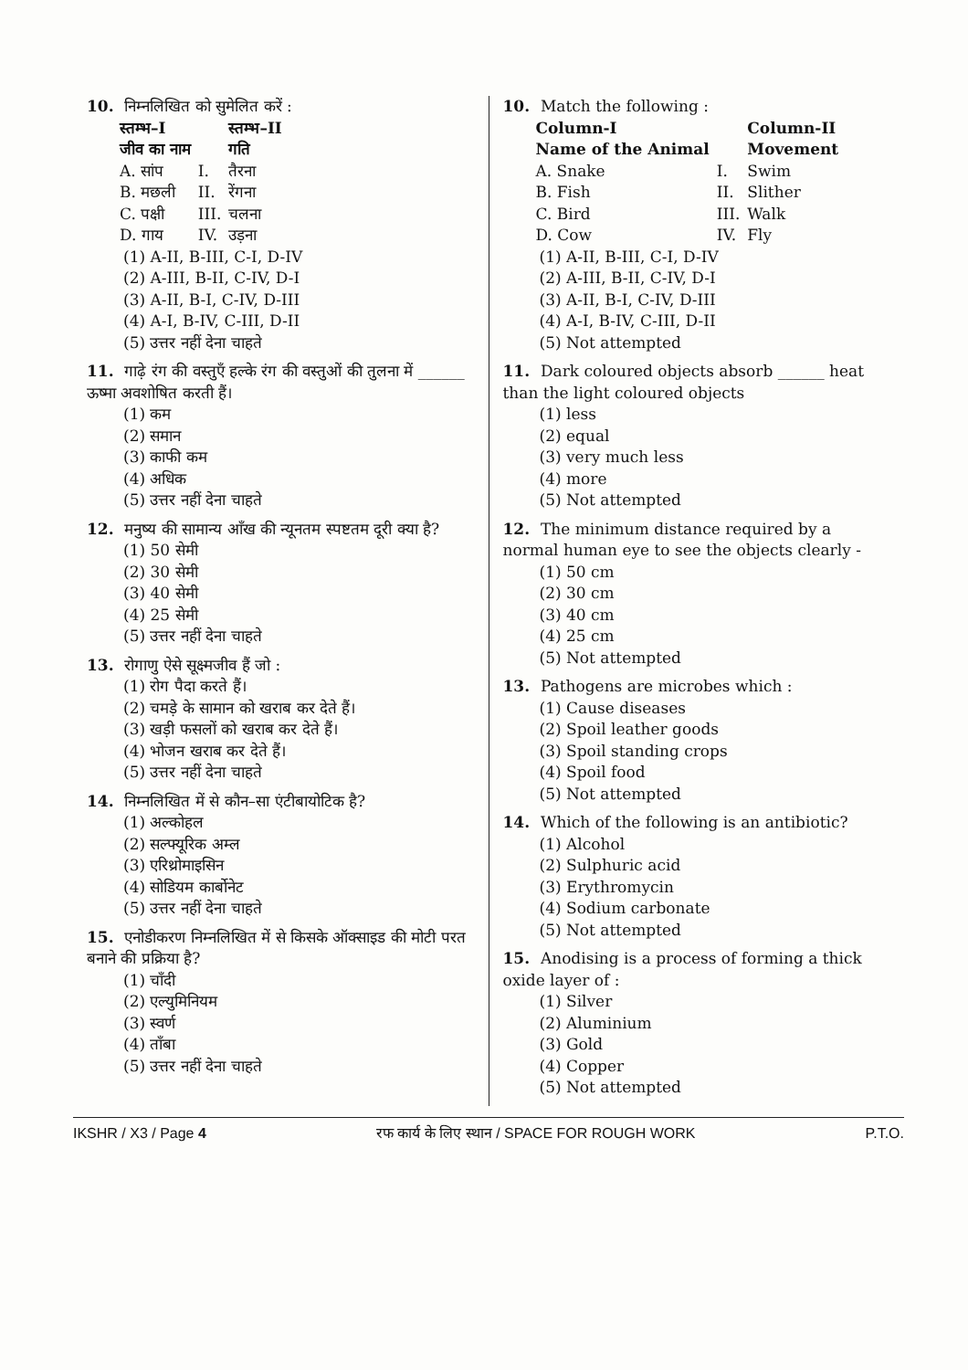10. निम्नलिखित को सुमेलित करें :
| स्तम्भ–I जीव का नाम | | स्तम्भ–II गति |
| --- | --- | --- |
| A. सांप | I. | तैरना |
| B. मछली | II. | रेंगना |
| C. पक्षी | III. | चलना |
| D. गाय | IV. | उड़ना |
(1) A-II, B-III, C-I, D-IV
(2) A-III, B-II, C-IV, D-I
(3) A-II, B-I, C-IV, D-III
(4) A-I, B-IV, C-III, D-II
(5) उत्तर नहीं देना चाहते
11. गाढ़े रंग की वस्तुएँ हल्के रंग की वस्तुओं की तुलना में ______ ऊष्मा अवशोषित करती हैं।
(1) कम
(2) समान
(3) काफी कम
(4) अधिक
(5) उत्तर नहीं देना चाहते
12. मनुष्य की सामान्य आँख की न्यूनतम स्पष्टतम दूरी क्या है?
(1) 50 सेमी
(2) 30 सेमी
(3) 40 सेमी
(4) 25 सेमी
(5) उत्तर नहीं देना चाहते
13. रोगाणु ऐसे सूक्ष्मजीव हैं जो :
(1) रोग पैदा करते हैं।
(2) चमड़े के सामान को खराब कर देते हैं।
(3) खड़ी फसलों को खराब कर देते हैं।
(4) भोजन खराब कर देते हैं।
(5) उत्तर नहीं देना चाहते
14. निम्नलिखित में से कौन–सा एंटीबायोटिक है?
(1) अल्कोहल
(2) सल्फ्यूरिक अम्ल
(3) एरिथ्रोमाइसिन
(4) सोडियम कार्बोनेट
(5) उत्तर नहीं देना चाहते
15. एनोडीकरण निम्नलिखित में से किसके ऑक्साइड की मोटी परत बनाने की प्रक्रिया है?
(1) चाँदी
(2) एल्युमिनियम
(3) स्वर्ण
(4) ताँबा
(5) उत्तर नहीं देना चाहते
10. Match the following :
| Column-I Name of the Animal | | Column-II Movement |
| --- | --- | --- |
| A. Snake | I. | Swim |
| B. Fish | II. | Slither |
| C. Bird | III. | Walk |
| D. Cow | IV. | Fly |
(1) A-II, B-III, C-I, D-IV
(2) A-III, B-II, C-IV, D-I
(3) A-II, B-I, C-IV, D-III
(4) A-I, B-IV, C-III, D-II
(5) Not attempted
11. Dark coloured objects absorb ______ heat than the light coloured objects
(1) less
(2) equal
(3) very much less
(4) more
(5) Not attempted
12. The minimum distance required by a normal human eye to see the objects clearly -
(1) 50 cm
(2) 30 cm
(3) 40 cm
(4) 25 cm
(5) Not attempted
13. Pathogens are microbes which :
(1) Cause diseases
(2) Spoil leather goods
(3) Spoil standing crops
(4) Spoil food
(5) Not attempted
14. Which of the following is an antibiotic?
(1) Alcohol
(2) Sulphuric acid
(3) Erythromycin
(4) Sodium carbonate
(5) Not attempted
15. Anodising is a process of forming a thick oxide layer of :
(1) Silver
(2) Aluminium
(3) Gold
(4) Copper
(5) Not attempted
IKSHR / X3 / Page 4 रफ कार्य के लिए स्थान / SPACE FOR ROUGH WORK P.T.O.